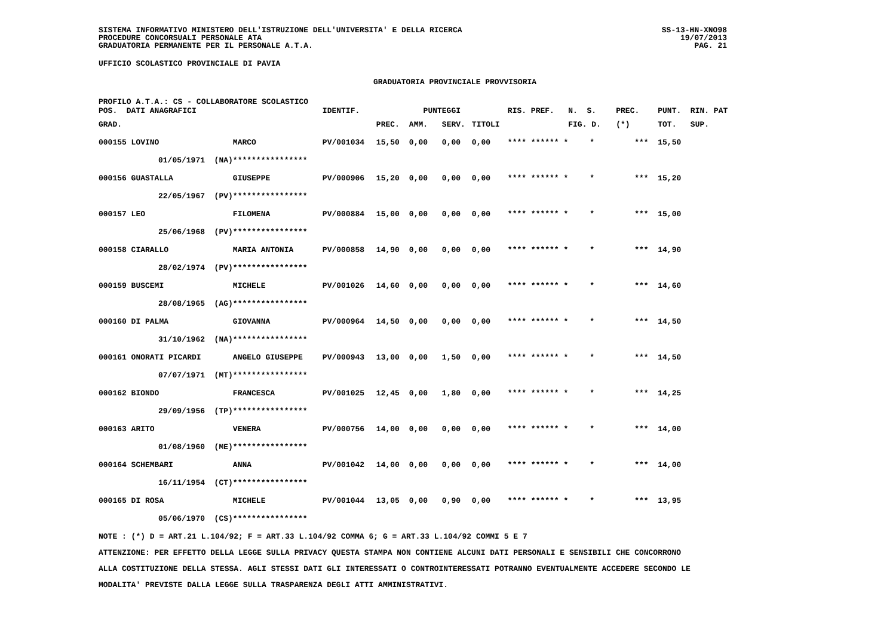SISTEMA INFORMATIVO MINISTERO DELL'ISTRUZIONE DELL'UNIVERSITA' E DELLA RICERCA
PROCEDURE CONCORSUALI PERSONALE ATA
GRADUATORIA PERMANENTE PER IL PERSONALE A.T.A.
SS-13-HN-XNO98
19/07/2013
PAG. 21
UFFICIO SCOLASTICO PROVINCIALE DI PAVIA
GRADUATORIA PROVINCIALE PROVVISORIA
| PROFILO A.T.A.: CS - COLLABORATORE SCOLASTICO POS. DATI ANAGRAFICI | | | IDENTIF. | PUNTEGGI | | | | RIS. PREF. N. S. | | PREC. | PUNT. RIN. PAT |
| --- | --- | --- | --- | --- | --- | --- | --- | --- | --- | --- | --- |
| GRAD. | | | | PREC. | AMM. | SERV. | TITOLI | | FIG. D. | (*) | TOT. SUP. |
| 000155 LOVINO | | MARCO | PV/001034 | 15,50 | 0,00 | 0,00 | 0,00 | **** ****** * | * | *** | 15,50 |
| | 01/05/1971 (NA) | **************** | | | | | | | | | |
| 000156 GUASTALLA | | GIUSEPPE | PV/000906 | 15,20 | 0,00 | 0,00 | 0,00 | **** ****** * | * | *** | 15,20 |
| | 22/05/1967 (PV) | **************** | | | | | | | | | |
| 000157 LEO | | FILOMENA | PV/000884 | 15,00 | 0,00 | 0,00 | 0,00 | **** ****** * | * | *** | 15,00 |
| | 25/06/1968 (PV) | **************** | | | | | | | | | |
| 000158 CIARALLO | | MARIA ANTONIA | PV/000858 | 14,90 | 0,00 | 0,00 | 0,00 | **** ****** * | * | *** | 14,90 |
| | 28/02/1974 (PV) | **************** | | | | | | | | | |
| 000159 BUSCEMI | | MICHELE | PV/001026 | 14,60 | 0,00 | 0,00 | 0,00 | **** ****** * | * | *** | 14,60 |
| | 28/08/1965 (AG) | **************** | | | | | | | | | |
| 000160 DI PALMA | | GIOVANNA | PV/000964 | 14,50 | 0,00 | 0,00 | 0,00 | **** ****** * | * | *** | 14,50 |
| | 31/10/1962 (NA) | **************** | | | | | | | | | |
| 000161 ONORATI PICARDI | | ANGELO GIUSEPPE | PV/000943 | 13,00 | 0,00 | 1,50 | 0,00 | **** ****** * | * | *** | 14,50 |
| | 07/07/1971 (MT) | **************** | | | | | | | | | |
| 000162 BIONDO | | FRANCESCA | PV/001025 | 12,45 | 0,00 | 1,80 | 0,00 | **** ****** * | * | *** | 14,25 |
| | 29/09/1956 (TP) | **************** | | | | | | | | | |
| 000163 ARITO | | VENERA | PV/000756 | 14,00 | 0,00 | 0,00 | 0,00 | **** ****** * | * | *** | 14,00 |
| | 01/08/1960 (ME) | **************** | | | | | | | | | |
| 000164 SCHEMBARI | | ANNA | PV/001042 | 14,00 | 0,00 | 0,00 | 0,00 | **** ****** * | * | *** | 14,00 |
| | 16/11/1954 (CT) | **************** | | | | | | | | | |
| 000165 DI ROSA | | MICHELE | PV/001044 | 13,05 | 0,00 | 0,90 | 0,00 | **** ****** * | * | *** | 13,95 |
| | 05/06/1970 (CS) | **************** | | | | | | | | | |
NOTE : (*) D = ART.21 L.104/92; F = ART.33 L.104/92 COMMA 6; G = ART.33 L.104/92 COMMI 5 E 7
ATTENZIONE: PER EFFETTO DELLA LEGGE SULLA PRIVACY QUESTA STAMPA NON CONTIENE ALCUNI DATI PERSONALI E SENSIBILI CHE CONCORRONO
ALLA COSTITUZIONE DELLA STESSA. AGLI STESSI DATI GLI INTERESSATI O CONTROINTERESSATI POTRANNO EVENTUALMENTE ACCEDERE SECONDO LE
MODALITA' PREVISTE DALLA LEGGE SULLA TRASPARENZA DEGLI ATTI AMMINISTRATIVI.